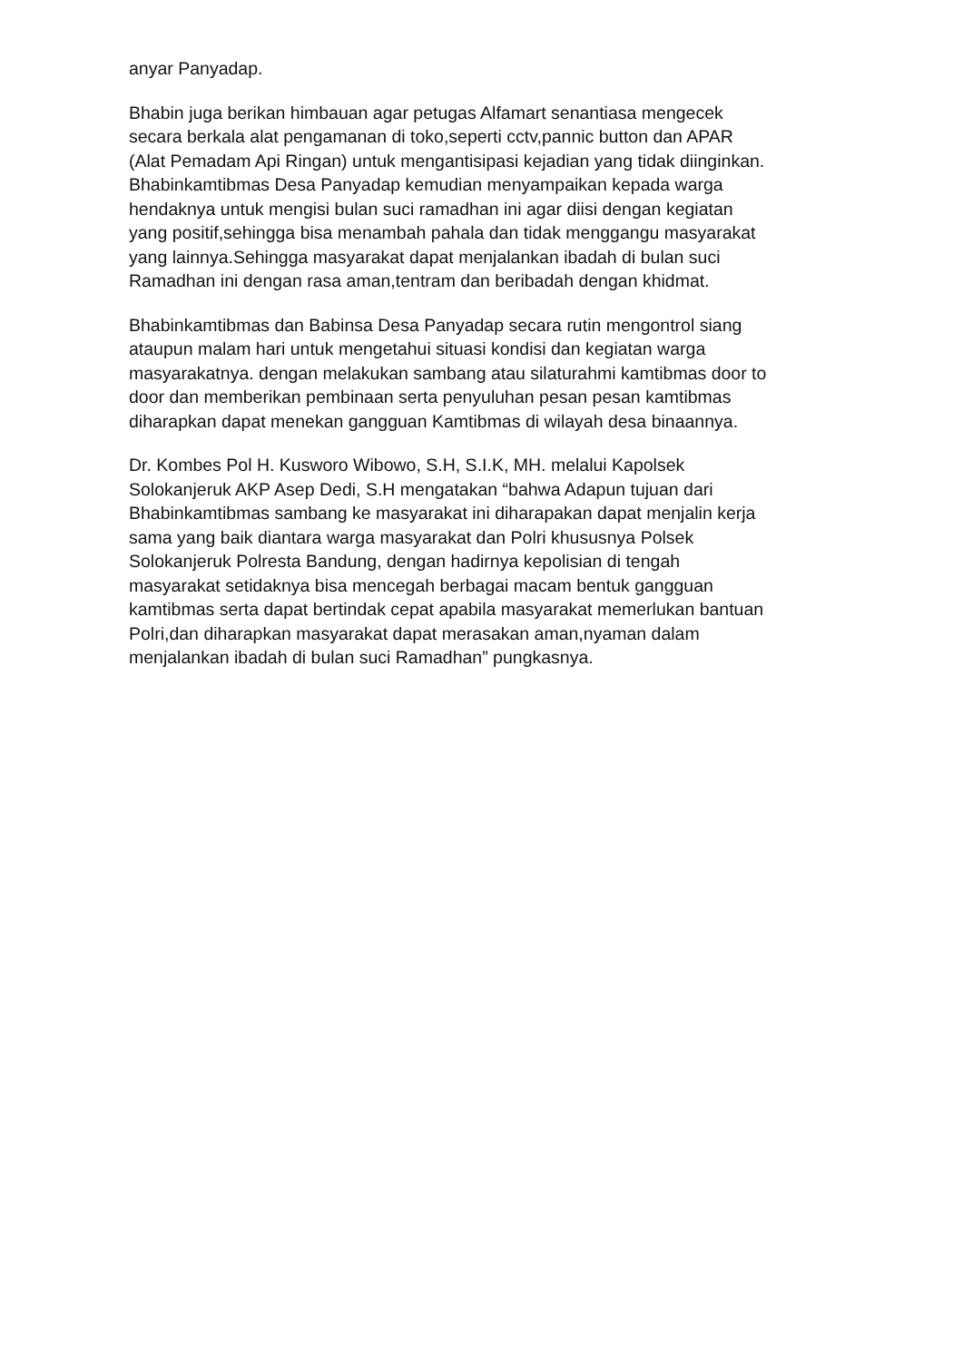anyar Panyadap.
Bhabin juga berikan himbauan agar petugas Alfamart senantiasa mengecek
secara berkala alat pengamanan di toko,seperti cctv,pannic button dan APAR
(Alat Pemadam Api Ringan) untuk mengantisipasi kejadian yang tidak diinginkan.
Bhabinkamtibmas Desa Panyadap kemudian menyampaikan kepada warga
hendaknya untuk mengisi bulan suci ramadhan ini agar diisi dengan kegiatan
yang positif,sehingga bisa menambah pahala dan tidak menggangu masyarakat
yang lainnya.Sehingga masyarakat dapat menjalankan ibadah di bulan suci
Ramadhan ini dengan rasa aman,tentram dan beribadah dengan khidmat.
Bhabinkamtibmas dan Babinsa Desa Panyadap secara rutin mengontrol siang
ataupun malam hari untuk mengetahui situasi kondisi dan kegiatan warga
masyarakatnya. dengan melakukan sambang atau silaturahmi kamtibmas door to
door dan memberikan pembinaan serta penyuluhan pesan pesan kamtibmas
diharapkan dapat menekan gangguan Kamtibmas di wilayah desa binaannya.
Dr. Kombes Pol H. Kusworo Wibowo, S.H, S.I.K, MH. melalui Kapolsek
Solokanjeruk AKP Asep Dedi, S.H mengatakan “bahwa Adapun tujuan dari
Bhabinkamtibmas sambang ke masyarakat ini diharapakan dapat menjalin kerja
sama yang baik diantara warga masyarakat dan Polri khususnya Polsek
Solokanjeruk Polresta Bandung, dengan hadirnya kepolisian di tengah
masyarakat setidaknya bisa mencegah berbagai macam bentuk gangguan
kamtibmas serta dapat bertindak cepat apabila masyarakat memerlukan bantuan
Polri,dan diharapkan masyarakat dapat merasakan aman,nyaman dalam
menjalankan ibadah di bulan suci Ramadhan” pungkasnya.